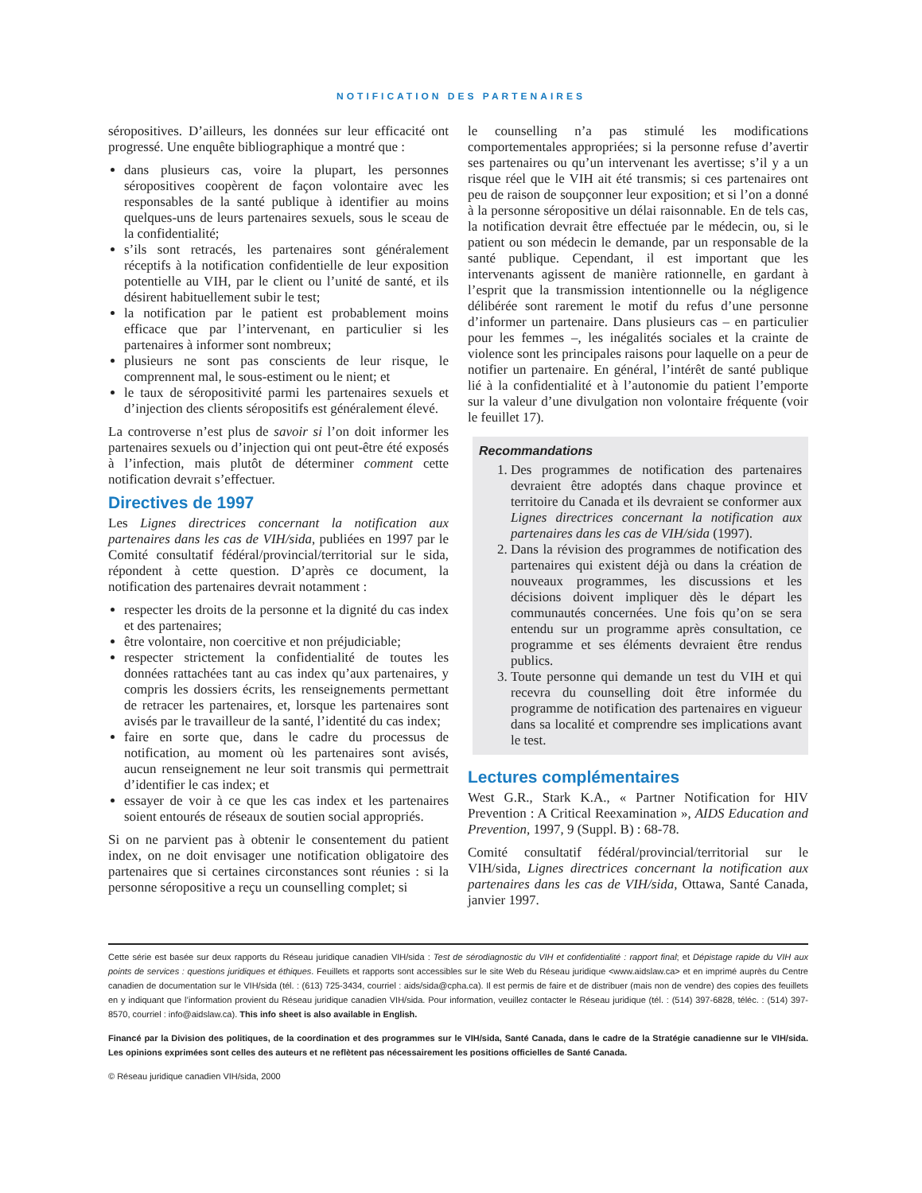NOTIFICATION DES PARTENAIRES
séropositives. D’ailleurs, les données sur leur efficacité ont progressé. Une enquête bibliographique a montré que :
dans plusieurs cas, voire la plupart, les personnes séropositives coopèrent de façon volontaire avec les responsables de la santé publique à identifier au moins quelques-uns de leurs partenaires sexuels, sous le sceau de la confidentialité;
s’ils sont retracés, les partenaires sont généralement réceptifs à la notification confidentielle de leur exposition potentielle au VIH, par le client ou l’unité de santé, et ils désirent habituellement subir le test;
la notification par le patient est probablement moins efficace que par l’intervenant, en particulier si les partenaires à informer sont nombreux;
plusieurs ne sont pas conscients de leur risque, le comprennent mal, le sous-estiment ou le nient; et
le taux de séropositivité parmi les partenaires sexuels et d’injection des clients séropositifs est généralement élevé.
La controverse n’est plus de savoir si l’on doit informer les partenaires sexuels ou d’injection qui ont peut-être été exposés à l’infection, mais plutôt de déterminer comment cette notification devrait s’effectuer.
Directives de 1997
Les Lignes directrices concernant la notification aux partenaires dans les cas de VIH/sida, publiées en 1997 par le Comité consultatif fédéral/provincial/territorial sur le sida, répondent à cette question. D’après ce document, la notification des partenaires devrait notamment :
respecter les droits de la personne et la dignité du cas index et des partenaires;
être volontaire, non coercitive et non préjudiciable;
respecter strictement la confidentialité de toutes les données rattachées tant au cas index qu’aux partenaires, y compris les dossiers écrits, les renseignements permettant de retracer les partenaires, et, lorsque les partenaires sont avisés par le travailleur de la santé, l’identité du cas index;
faire en sorte que, dans le cadre du processus de notification, au moment où les partenaires sont avisés, aucun renseignement ne leur soit transmis qui permettrait d’identifier le cas index; et
essayer de voir à ce que les cas index et les partenaires soient entourés de réseaux de soutien social appropriés.
Si on ne parvient pas à obtenir le consentement du patient index, on ne doit envisager une notification obligatoire des partenaires que si certaines circonstances sont réunies : si la personne séropositive a reçu un counselling complet; si
le counselling n’a pas stimulé les modifications comportementales appropriées; si la personne refuse d’avertir ses partenaires ou qu’un intervenant les avertisse; s’il y a un risque réel que le VIH ait été transmis; si ces partenaires ont peu de raison de soupçonner leur exposition; et si l’on a donné à la personne séropositive un délai raisonnable. En de tels cas, la notification devrait être effectuée par le médecin, ou, si le patient ou son médecin le demande, par un responsable de la santé publique. Cependant, il est important que les intervenants agissent de manière rationnelle, en gardant à l’esprit que la transmission intentionnelle ou la négligence délibérée sont rarement le motif du refus d’une personne d’informer un partenaire. Dans plusieurs cas – en particulier pour les femmes –, les inégalités sociales et la crainte de violence sont les principales raisons pour laquelle on a peur de notifier un partenaire. En général, l’intérêt de santé publique lié à la confidentialité et à l’autonomie du patient l’emporte sur la valeur d’une divulgation non volontaire fréquente (voir le feuillet 17).
Recommandations
1. Des programmes de notification des partenaires devraient être adoptés dans chaque province et territoire du Canada et ils devraient se conformer aux Lignes directrices concernant la notification aux partenaires dans les cas de VIH/sida (1997).
2. Dans la révision des programmes de notification des partenaires qui existent déjà ou dans la création de nouveaux programmes, les discussions et les décisions doivent impliquer dès le départ les communautés concernées. Une fois qu’on se sera entendu sur un programme après consultation, ce programme et ses éléments devraient être rendus publics.
3. Toute personne qui demande un test du VIH et qui recevra du counselling doit être informée du programme de notification des partenaires en vigueur dans sa localité et comprendre ses implications avant le test.
Lectures complémentaires
West G.R., Stark K.A., « Partner Notification for HIV Prevention : A Critical Reexamination », AIDS Education and Prevention, 1997, 9 (Suppl. B) : 68-78.
Comité consultatif fédéral/provincial/territorial sur le VIH/sida, Lignes directrices concernant la notification aux partenaires dans les cas de VIH/sida, Ottawa, Santé Canada, janvier 1997.
Cette série est basée sur deux rapports du Réseau juridique canadien VIH/sida : Test de sérodiagnostic du VIH et confidentialité : rapport final; et Dépistage rapide du VIH aux points de services : questions juridiques et éthiques. Feuillets et rapports sont accessibles sur le site Web du Réseau juridique <www.aidslaw.ca> et en imprimé auprès du Centre canadien de documentation sur le VIH/sida (tél. : (613) 725-3434, courriel : aids/sida@cpha.ca). Il est permis de faire et de distribuer (mais non de vendre) des copies des feuillets en y indiquant que l’information provient du Réseau juridique canadien VIH/sida. Pour information, veuillez contacter le Réseau juridique (tél. : (514) 397-6828, téléc. : (514) 397-8570, courriel : info@aidslaw.ca). This info sheet is also available in English.
Financé par la Division des politiques, de la coordination et des programmes sur le VIH/sida, Santé Canada, dans le cadre de la Stratégie canadienne sur le VIH/sida. Les opinions exprimées sont celles des auteurs et ne reflètent pas nécessairement les positions officielles de Santé Canada.
© Réseau juridique canadien VIH/sida, 2000